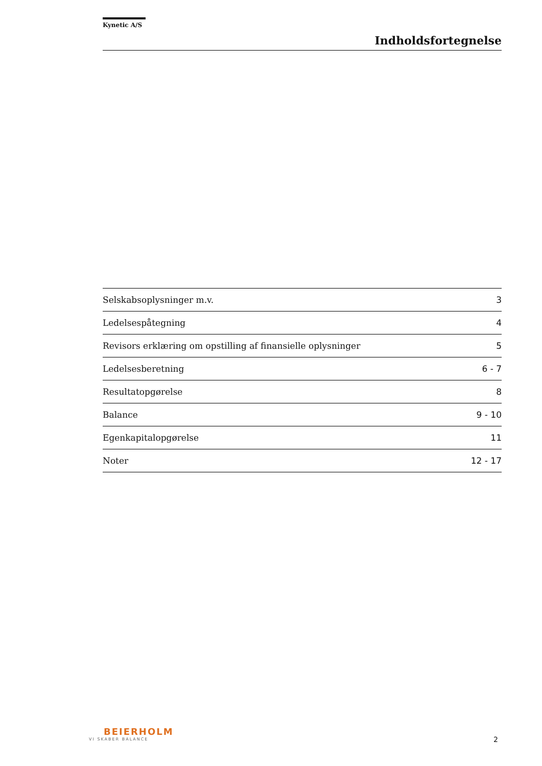Kynetic A/S
Indholdsfortegnelse
| Selskabsoplysninger m.v. | 3 |
| Ledelsespåtegning | 4 |
| Revisors erklæring om opstilling af finansielle oplysninger | 5 |
| Ledelsesberetning | 6 - 7 |
| Resultatopgørelse | 8 |
| Balance | 9 - 10 |
| Egenkapitalopgørelse | 11 |
| Noter | 12 - 17 |
BEIERHOLM
VI SKABER BALANCE
2